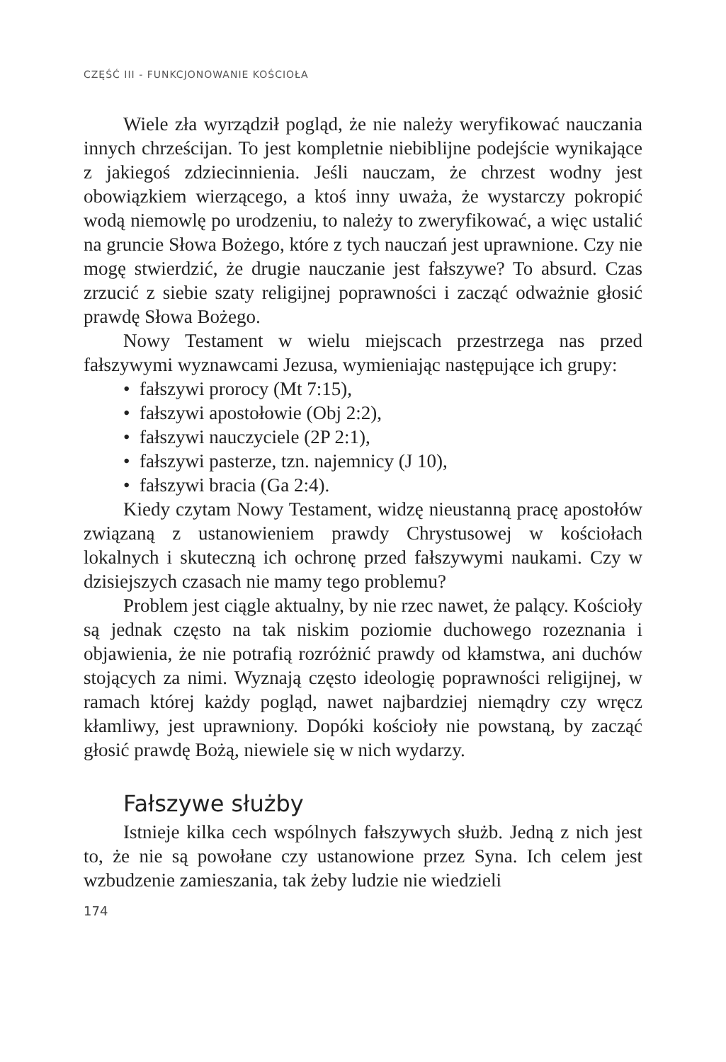CZĘŚĆ III - FUNKCJONOWANIE KOŚCIOŁA
Wiele zła wyrządził pogląd, że nie należy weryfikować nauczania innych chrześcijan. To jest kompletnie niebiblijne podejście wynikające z jakiegoś zdziecinnienia. Jeśli nauczam, że chrzest wodny jest obowiązkiem wierzącego, a ktoś inny uważa, że wystarczy pokropić wodą niemowlę po urodzeniu, to należy to zweryfikować, a więc ustalić na gruncie Słowa Bożego, które z tych nauczań jest uprawnione. Czy nie mogę stwierdzić, że drugie nauczanie jest fałszywe? To absurd. Czas zrzucić z siebie szaty religijnej poprawności i zacząć odważnie głosić prawdę Słowa Bożego.
Nowy Testament w wielu miejscach przestrzega nas przed fałszywymi wyznawcami Jezusa, wymieniając następujące ich grupy:
• fałszywi prorocy (Mt 7:15),
• fałszywi apostołowie (Obj 2:2),
• fałszywi nauczyciele (2P 2:1),
• fałszywi pasterze, tzn. najemnicy (J 10),
• fałszywi bracia (Ga 2:4).
Kiedy czytam Nowy Testament, widzę nieustanną pracę apostołów związaną z ustanowieniem prawdy Chrystusowej w kościołach lokalnych i skuteczną ich ochronę przed fałszywymi naukami. Czy w dzisiejszych czasach nie mamy tego problemu?
Problem jest ciągle aktualny, by nie rzec nawet, że palący. Kościoły są jednak często na tak niskim poziomie duchowego rozeznania i objawienia, że nie potrafią rozróżnić prawdy od kłamstwa, ani duchów stojących za nimi. Wyznają często ideologię poprawności religijnej, w ramach której każdy pogląd, nawet najbardziej niemądry czy wręcz kłamliwy, jest uprawniony. Dopóki kościoły nie powstaną, by zacząć głosić prawdę Bożą, niewiele się w nich wydarzy.
Fałszywe służby
Istnieje kilka cech wspólnych fałszywych służb. Jedną z nich jest to, że nie są powołane czy ustanowione przez Syna. Ich celem jest wzbudzenie zamieszania, tak żeby ludzie nie wiedzieli
174